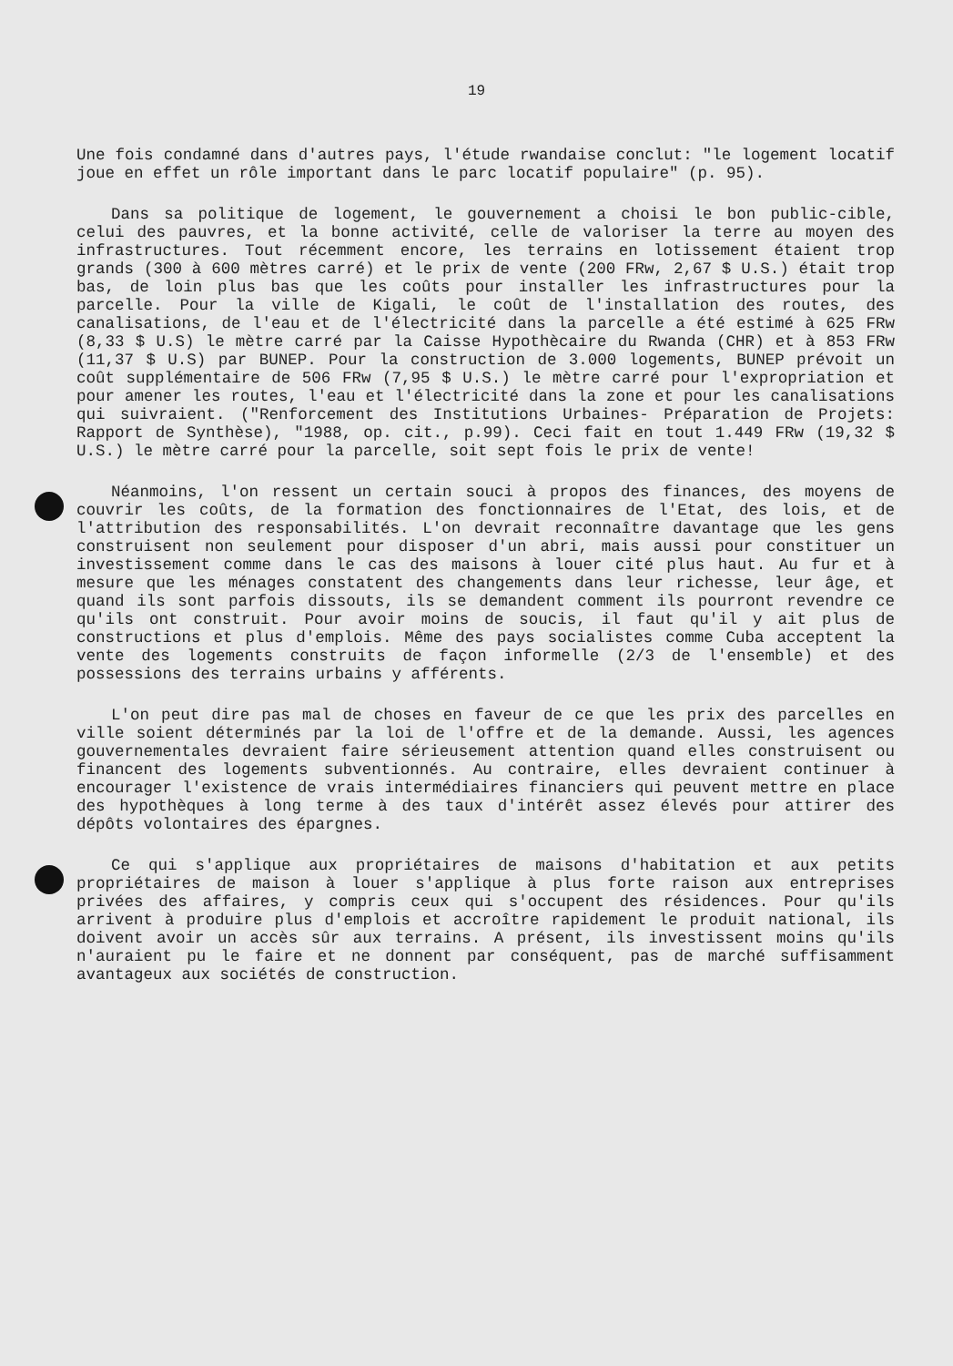19
Une fois condamné dans d'autres pays, l'étude rwandaise conclut: "le logement locatif joue en effet un rôle important dans le parc locatif populaire" (p. 95).
Dans sa politique de logement, le gouvernement a choisi le bon public-cible, celui des pauvres, et la bonne activité, celle de valoriser la terre au moyen des infrastructures. Tout récemment encore, les terrains en lotissement étaient trop grands (300 à 600 mètres carré) et le prix de vente (200 FRw, 2,67 $ U.S.) était trop bas, de loin plus bas que les coûts pour installer les infrastructures pour la parcelle. Pour la ville de Kigali, le coût de l'installation des routes, des canalisations, de l'eau et de l'électricité dans la parcelle a été estimé à 625 FRw (8,33 $ U.S) le mètre carré par la Caisse Hypothècaire du Rwanda (CHR) et à 853 FRw (11,37 $ U.S) par BUNEP. Pour la construction de 3.000 logements, BUNEP prévoit un coût supplémentaire de 506 FRw (7,95 $ U.S.) le mètre carré pour l'expropriation et pour amener les routes, l'eau et l'électricité dans la zone et pour les canalisations qui suivraient. ("Renforcement des Institutions Urbaines- Préparation de Projets: Rapport de Synthèse), "1988, op. cit., p.99). Ceci fait en tout 1.449 FRw (19,32 $ U.S.) le mètre carré pour la parcelle, soit sept fois le prix de vente!
Néanmoins, l'on ressent un certain souci à propos des finances, des moyens de couvrir les coûts, de la formation des fonctionnaires de l'Etat, des lois, et de l'attribution des responsabilités. L'on devrait reconnaître davantage que les gens construisent non seulement pour disposer d'un abri, mais aussi pour constituer un investissement comme dans le cas des maisons à louer cité plus haut. Au fur et à mesure que les ménages constatent des changements dans leur richesse, leur âge, et quand ils sont parfois dissouts, ils se demandent comment ils pourront revendre ce qu'ils ont construit. Pour avoir moins de soucis, il faut qu'il y ait plus de constructions et plus d'emplois. Même des pays socialistes comme Cuba acceptent la vente des logements construits de façon informelle (2/3 de l'ensemble) et des possessions des terrains urbains y afférents.
L'on peut dire pas mal de choses en faveur de ce que les prix des parcelles en ville soient déterminés par la loi de l'offre et de la demande. Aussi, les agences gouvernementales devraient faire sérieusement attention quand elles construisent ou financent des logements subventionnés. Au contraire, elles devraient continuer à encourager l'existence de vrais intermédiaires financiers qui peuvent mettre en place des hypothèques à long terme à des taux d'intérêt assez élevés pour attirer des dépôts volontaires des épargnes.
Ce qui s'applique aux propriétaires de maisons d'habitation et aux petits propriétaires de maison à louer s'applique à plus forte raison aux entreprises privées des affaires, y compris ceux qui s'occupent des résidences. Pour qu'ils arrivent à produire plus d'emplois et accroître rapidement le produit national, ils doivent avoir un accès sûr aux terrains. A présent, ils investissent moins qu'ils n'auraient pu le faire et ne donnent par conséquent, pas de marché suffisamment avantageux aux sociétés de construction.